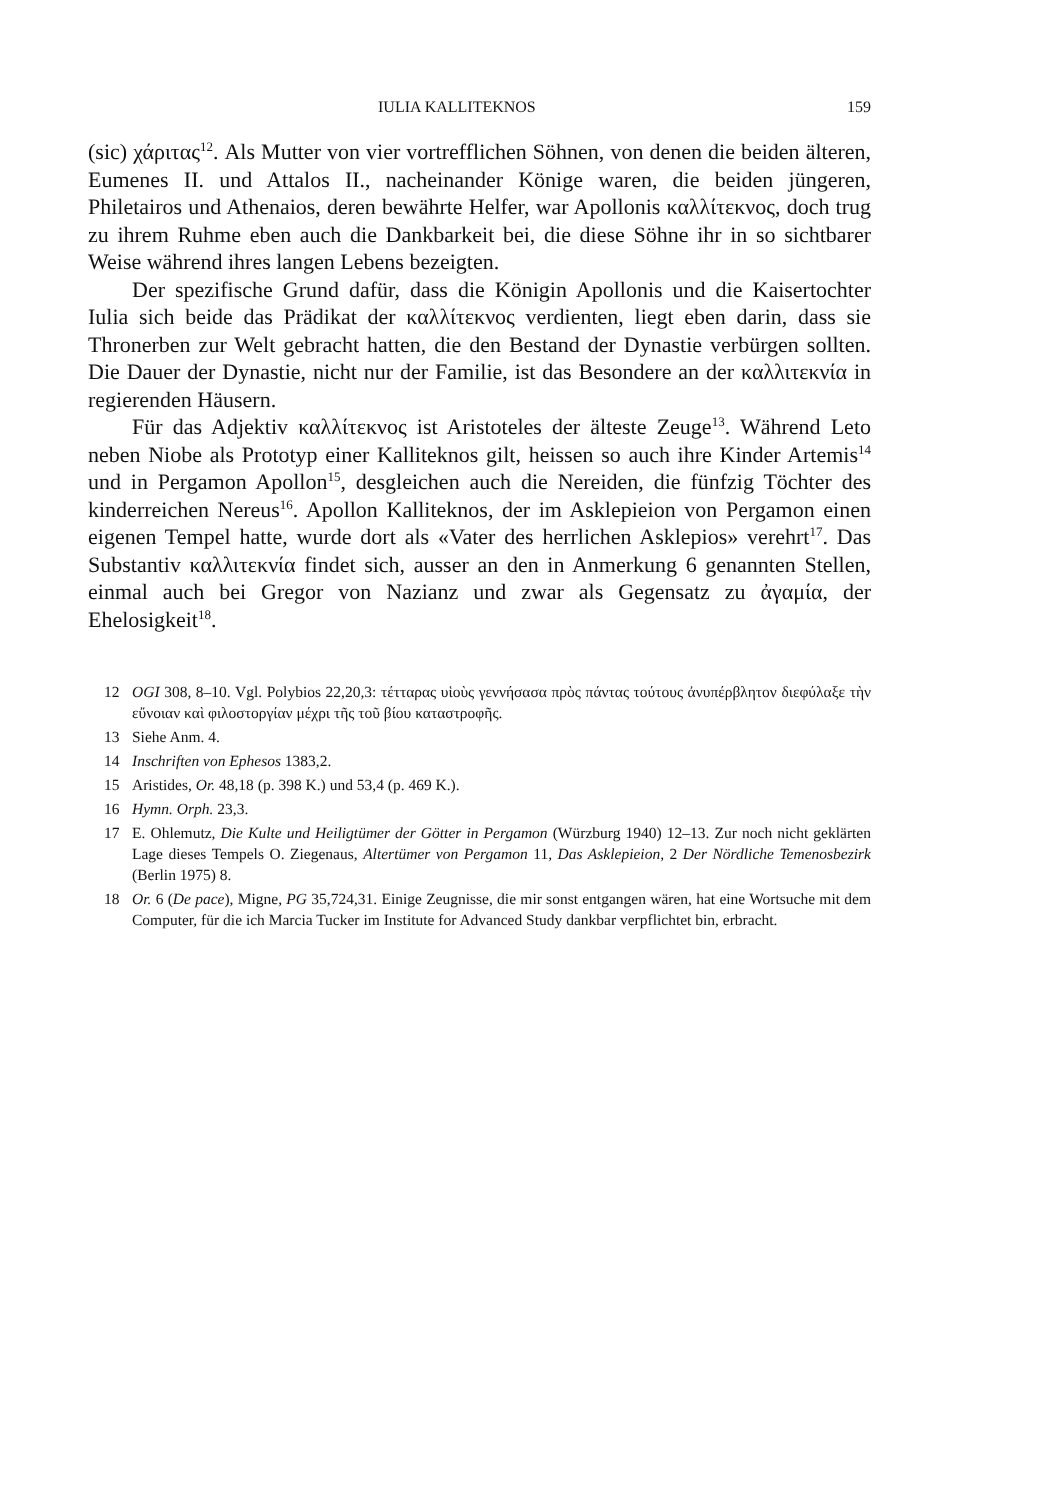IULIA KALLITEKNOS 159
(sic) χάριτας<sup>12</sup>. Als Mutter von vier vortrefflichen Söhnen, von denen die beiden älteren, Eumenes II. und Attalos II., nacheinander Könige waren, die beiden jüngeren, Philetairos und Athenaios, deren bewährte Helfer, war Apollonis καλλίτεκνος, doch trug zu ihrem Ruhme eben auch die Dankbarkeit bei, die diese Söhne ihr in so sichtbarer Weise während ihres langen Lebens bezeigten.
Der spezifische Grund dafür, dass die Königin Apollonis und die Kaisertochter Iulia sich beide das Prädikat der καλλίτεκνος verdienten, liegt eben darin, dass sie Thronerben zur Welt gebracht hatten, die den Bestand der Dynastie verbürgen sollten. Die Dauer der Dynastie, nicht nur der Familie, ist das Besondere an der καλλιτεκνία in regierenden Häusern.
Für das Adjektiv καλλίτεκνος ist Aristoteles der älteste Zeuge<sup>13</sup>. Während Leto neben Niobe als Prototyp einer Kalliteknos gilt, heissen so auch ihre Kinder Artemis<sup>14</sup> und in Pergamon Apollon<sup>15</sup>, desgleichen auch die Nereiden, die fünfzig Töchter des kinderreichen Nereus<sup>16</sup>. Apollon Kalliteknos, der im Asklepieion von Pergamon einen eigenen Tempel hatte, wurde dort als «Vater des herrlichen Asklepios» verehrt<sup>17</sup>. Das Substantiv καλλιτεκνία findet sich, ausser an den in Anmerkung 6 genannten Stellen, einmal auch bei Gregor von Nazianz und zwar als Gegensatz zu ἀγαμία, der Ehelosigkeit<sup>18</sup>.
12 OGI 308, 8–10. Vgl. Polybios 22,20,3: τέτταρας υἱοὺς γεννήσασα πρὸς πάντας τούτους ἀνυπέρβλητον διεφύλαξε τὴν εὔνοιαν καὶ φιλοστοργίαν μέχρι τῆς τοῦ βίου καταστροφῆς.
13 Siehe Anm. 4.
14 Inschriften von Ephesos 1383,2.
15 Aristides, Or. 48,18 (p. 398 K.) und 53,4 (p. 469 K.).
16 Hymn. Orph. 23,3.
17 E. Ohlemutz, Die Kulte und Heiligtümer der Götter in Pergamon (Würzburg 1940) 12–13. Zur noch nicht geklärten Lage dieses Tempels O. Ziegenaus, Altertümer von Pergamon 11, Das Asklepieion, 2 Der Nördliche Temenosbezirk (Berlin 1975) 8.
18 Or. 6 (De pace), Migne, PG 35,724,31. Einige Zeugnisse, die mir sonst entgangen wären, hat eine Wortsuche mit dem Computer, für die ich Marcia Tucker im Institute for Advanced Study dankbar verpflichtet bin, erbracht.